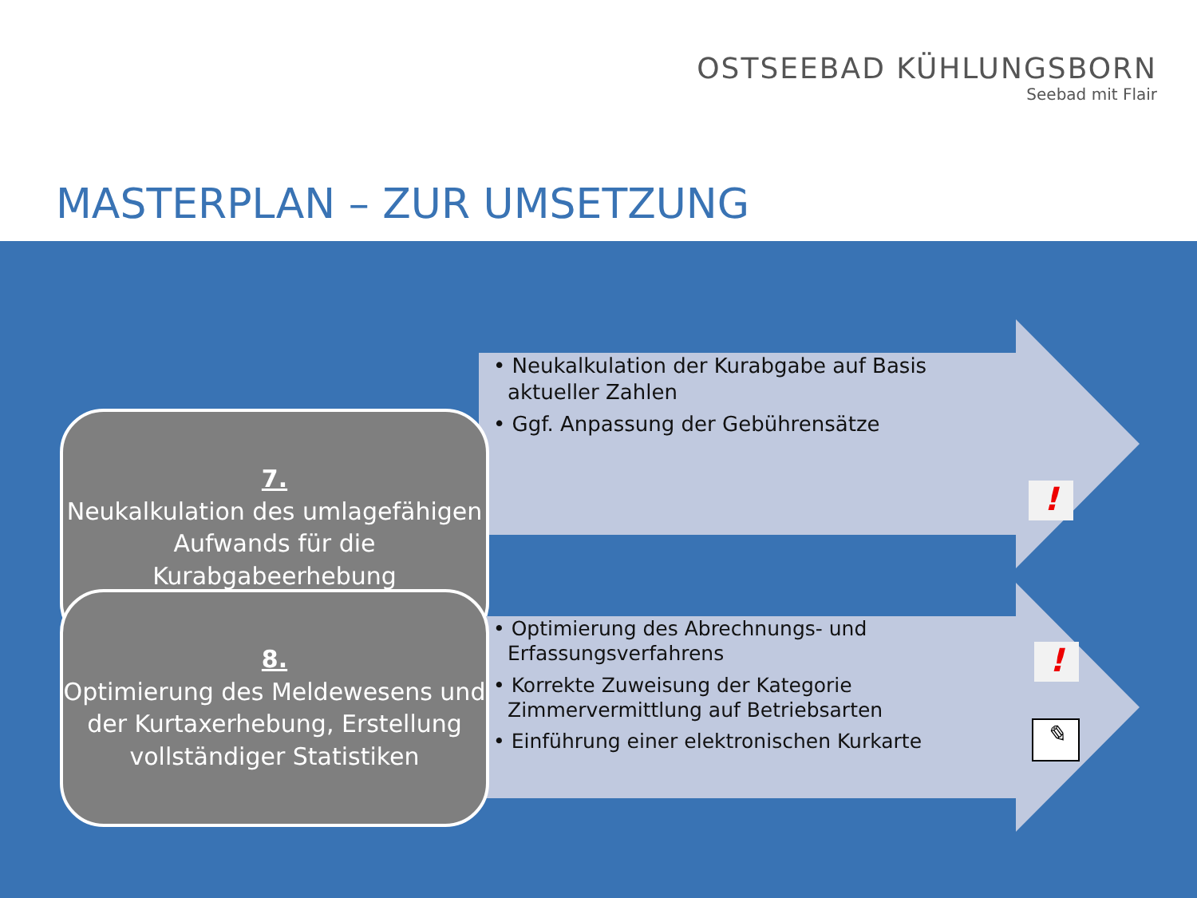OSTSEEBAD KÜHLUNGSBORN
Seebad mit Flair
MASTERPLAN – ZUR UMSETZUNG
7.
Neukalkulation des umlagefähigen
Aufwands für die
Kurabgabeerhebung
• Neukalkulation der Kurabgabe auf Basis aktueller Zahlen
• Ggf. Anpassung der Gebührensätze
!
8.
Optimierung des Meldewesens und der Kurtaxerhebung, Erstellung vollständiger Statistiken
• Optimierung des Abrechnungs- und Erfassungsverfahrens
• Korrekte Zuweisung der Kategorie Zimmervermittlung auf Betriebsarten
• Einführung einer elektronischen Kurkarte
!
✎